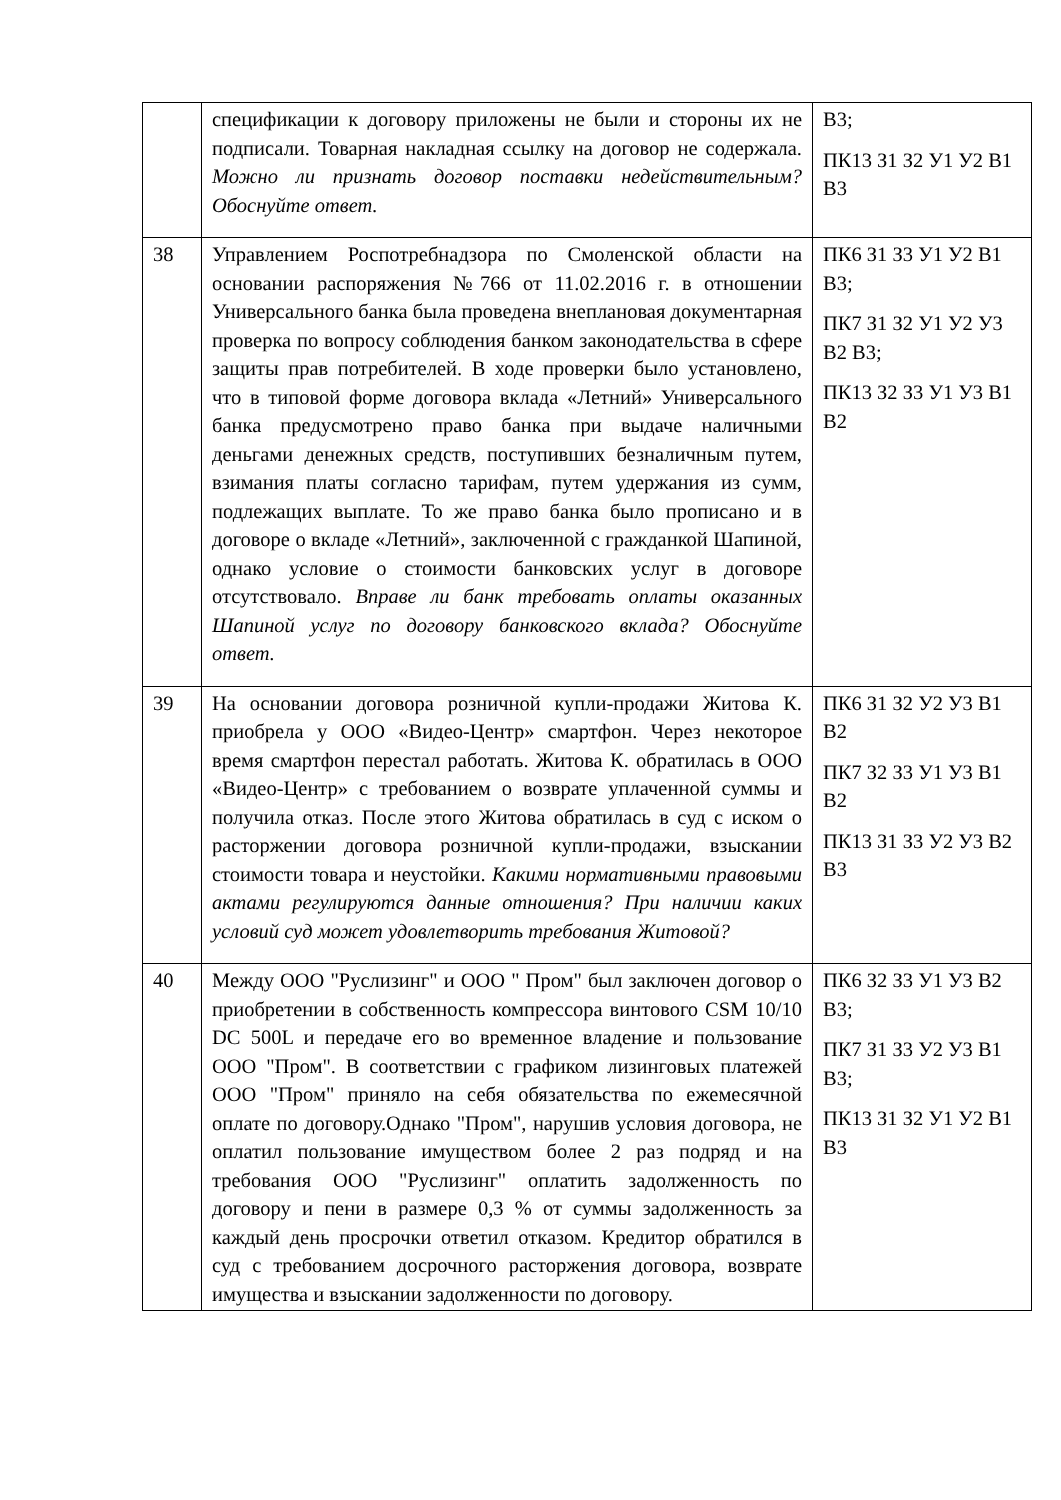| | спецификации к договору приложены не были и стороны их не подписали. Товарная накладная ссылку на договор не содержала. Можно ли признать договор поставки недействительным? Обоснуйте ответ. | В3; ПК13 З1 З2 У1 У2 В1 В3 |
| 38 | Управлением Роспотребнадзора по Смоленской области на основании распоряжения №766 от 11.02.2016 г. в отношении Универсального банка была проведена внеплановая документарная проверка по вопросу соблюдения банком законодательства в сфере защиты прав потребителей. В ходе проверки было установлено, что в типовой форме договора вклада «Летний» Универсального банка предусмотрено право банка при выдаче наличными деньгами денежных средств, поступивших безналичным путем, взимания платы согласно тарифам, путем удержания из сумм, подлежащих выплате. То же право банка было прописано и в договоре о вкладе «Летний», заключенной с гражданкой Шапиной, однако условие о стоимости банковских услуг в договоре отсутствовало. Вправе ли банк требовать оплаты оказанных Шапиной услуг по договору банковского вклада? Обоснуйте ответ. | ПК6 З1 З3 У1 У2 В1 В3; ПК7 З1 З2 У1 У2 У3 В2 В3; ПК13 З2 З3 У1 У3 В1 В2 |
| 39 | На основании договора розничной купли-продажи Житова К. приобрела у ООО «Видео-Центр» смартфон. Через некоторое время смартфон перестал работать. Житова К. обратилась в ООО «Видео-Центр» с требованием о возврате уплаченной суммы и получила отказ. После этого Житова обратилась в суд с иском о расторжении договора розничной купли-продажи, взыскании стоимости товара и неустойки. Какими нормативными правовыми актами регулируются данные отношения? При наличии каких условий суд может удовлетворить требования Житовой? | ПК6 З1 З2 У2 У3 В1 В2 ПК7 З2 З3 У1 У3 В1 В2 ПК13 З1 З3 У2 У3 В2 В3 |
| 40 | Между ООО "Руслизинг" и ООО " Пром" был заключен договор о приобретении в собственность компрессора винтового CSM 10/10 DC 500L и передаче его во временное владение и пользование ООО "Пром". В соответствии с графиком лизинговых платежей ООО "Пром" приняло на себя обязательства по ежемесячной оплате по договору.Однако "Пром", нарушив условия договора, не оплатил пользование имуществом более 2 раз подряд и на требования ООО "Руслизинг" оплатить задолженность по договору и пени в размере 0,3 % от суммы задолженность за каждый день просрочки ответил отказом. Кредитор обратился в суд с требованием досрочного расторжения договора, возврате имущества и взыскании задолженности по договору. | ПК6 З2 З3 У1 У3 В2 В3; ПК7 З1 З3 У2 У3 В1 В3; ПК13 З1 З2 У1 У2 В1 В3 |